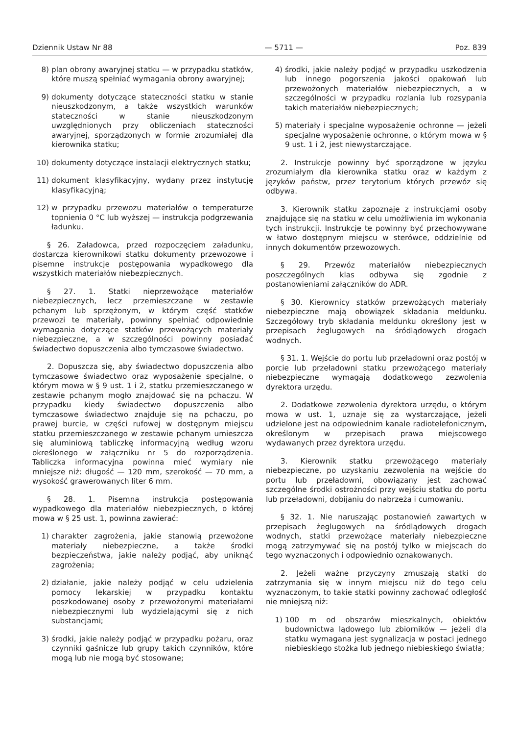Dziennik Ustaw Nr 88 — 5711 — Poz. 839
8) plan obrony awaryjnej statku — w przypadku statków, które muszą spełniać wymagania obrony awaryjnej;
9) dokumenty dotyczące stateczności statku w stanie nieuszkodzonym, a także wszystkich warunków stateczności w stanie nieuszkodzonym uwzględnionych przy obliczeniach stateczności awaryjnej, sporządzonych w formie zrozumiałej dla kierownika statku;
10) dokumenty dotyczące instalacji elektrycznych statku;
11) dokument klasyfikacyjny, wydany przez instytucję klasyfikacyjną;
12) w przypadku przewozu materiałów o temperaturze topnienia 0 °C lub wyższej — instrukcja podgrzewania ładunku.
§ 26. Załadowca, przed rozpoczęciem załadunku, dostarcza kierownikowi statku dokumenty przewozowe i pisemne instrukcje postępowania wypadkowego dla wszystkich materiałów niebezpiecznych.
§ 27. 1. Statki nieprzewożące materiałów niebezpiecznych, lecz przemieszczane w zestawie pchanym lub sprzężonym, w którym część statków przewozi te materiały, powinny spełniać odpowiednie wymagania dotyczące statków przewożących materiały niebezpieczne, a w szczególności powinny posiadać świadectwo dopuszczenia albo tymczasowe świadectwo.
2. Dopuszcza się, aby świadectwo dopuszczenia albo tymczasowe świadectwo oraz wyposażenie specjalne, o którym mowa w § 9 ust. 1 i 2, statku przemieszczanego w zestawie pchanym mogło znajdować się na pchaczu. W przypadku kiedy świadectwo dopuszczenia albo tymczasowe świadectwo znajduje się na pchaczu, po prawej burcie, w części rufowej w dostępnym miejscu statku przemieszczanego w zestawie pchanym umieszcza się aluminiową tabliczkę informacyjną według wzoru określonego w załączniku nr 5 do rozporządzenia. Tabliczka informacyjna powinna mieć wymiary nie mniejsze niż: długość — 120 mm, szerokość — 70 mm, a wysokość grawerowanych liter 6 mm.
§ 28. 1. Pisemna instrukcja postępowania wypadkowego dla materiałów niebezpiecznych, o której mowa w § 25 ust. 1, powinna zawierać:
1) charakter zagrożenia, jakie stanowią przewożone materiały niebezpieczne, a także środki bezpieczeństwa, jakie należy podjąć, aby uniknąć zagrożenia;
2) działanie, jakie należy podjąć w celu udzielenia pomocy lekarskiej w przypadku kontaktu poszkodowanej osoby z przewożonymi materiałami niebezpiecznymi lub wydzielającymi się z nich substancjami;
3) środki, jakie należy podjąć w przypadku pożaru, oraz czynniki gaśnicze lub grupy takich czynników, które mogą lub nie mogą być stosowane;
4) środki, jakie należy podjąć w przypadku uszkodzenia lub innego pogorszenia jakości opakowań lub przewożonych materiałów niebezpiecznych, a w szczególności w przypadku rozlania lub rozsypania takich materiałów niebezpiecznych;
5) materiały i specjalne wyposażenie ochronne — jeżeli specjalne wyposażenie ochronne, o którym mowa w § 9 ust. 1 i 2, jest niewystarczające.
2. Instrukcje powinny być sporządzone w języku zrozumiałym dla kierownika statku oraz w każdym z języków państw, przez terytorium których przewóz się odbywa.
3. Kierownik statku zapoznaje z instrukcjami osoby znajdujące się na statku w celu umożliwienia im wykonania tych instrukcji. Instrukcje te powinny być przechowywane w łatwo dostępnym miejscu w sterówce, oddzielnie od innych dokumentów przewozowych.
§ 29. Przewóz materiałów niebezpiecznych poszczególnych klas odbywa się zgodnie z postanowieniami załączników do ADR.
§ 30. Kierownicy statków przewożących materiały niebezpieczne mają obowiązek składania meldunku. Szczegółowy tryb składania meldunku określony jest w przepisach żeglugowych na śródlądowych drogach wodnych.
§ 31. 1. Wejście do portu lub przeładowni oraz postój w porcie lub przeładowni statku przewożącego materiały niebezpieczne wymagają dodatkowego zezwolenia dyrektora urzędu.
2. Dodatkowe zezwolenia dyrektora urzędu, o którym mowa w ust. 1, uznaje się za wystarczające, jeżeli udzielone jest na odpowiednim kanale radiotelefonicznym, określonym w przepisach prawa miejscowego wydawanych przez dyrektora urzędu.
3. Kierownik statku przewożącego materiały niebezpieczne, po uzyskaniu zezwolenia na wejście do portu lub przeładowni, obowiązany jest zachować szczególne środki ostrożności przy wejściu statku do portu lub przeładowni, dobijaniu do nabrzeża i cumowaniu.
§ 32. 1. Nie naruszając postanowień zawartych w przepisach żeglugowych na śródlądowych drogach wodnych, statki przewożące materiały niebezpieczne mogą zatrzymywać się na postój tylko w miejscach do tego wyznaczonych i odpowiednio oznakowanych.
2. Jeżeli ważne przyczyny zmuszają statki do zatrzymania się w innym miejscu niż do tego celu wyznaczonym, to takie statki powinny zachować odległość nie mniejszą niż:
1) 100 m od obszarów mieszkalnych, obiektów budownictwa lądowego lub zbiorników — jeżeli dla statku wymagana jest sygnalizacja w postaci jednego niebieskiego stożka lub jednego niebieskiego światła;